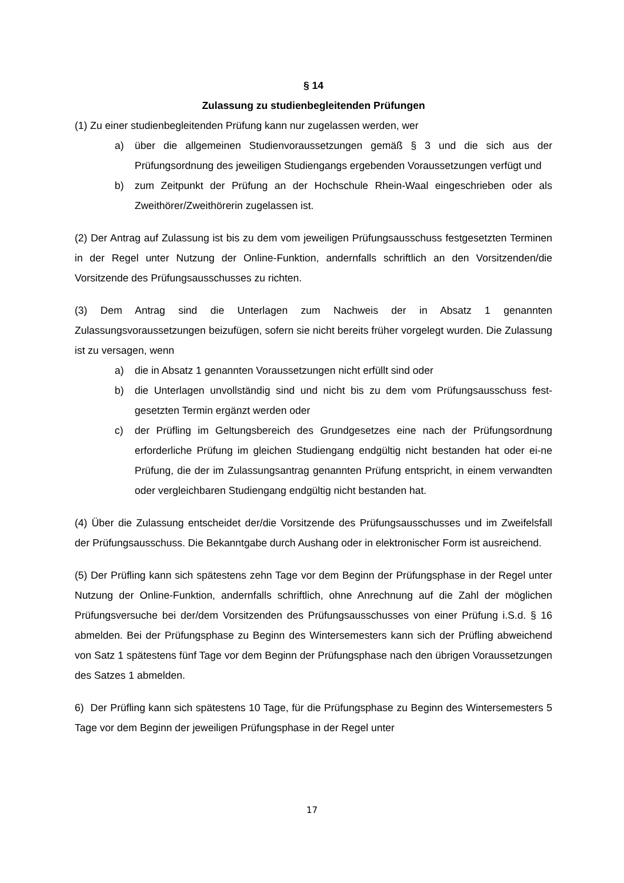§ 14
Zulassung zu studienbegleitenden Prüfungen
(1) Zu einer studienbegleitenden Prüfung kann nur zugelassen werden, wer
a) über die allgemeinen Studienvoraussetzungen gemäß § 3 und die sich aus der Prüfungsordnung des jeweiligen Studiengangs ergebenden Voraussetzungen verfügt und
b) zum Zeitpunkt der Prüfung an der Hochschule Rhein-Waal eingeschrieben oder als Zweithörer/Zweithörerin zugelassen ist.
(2) Der Antrag auf Zulassung ist bis zu dem vom jeweiligen Prüfungsausschuss festgesetzten Terminen in der Regel unter Nutzung der Online-Funktion, andernfalls schriftlich an den Vorsitzenden/die Vorsitzende des Prüfungsausschusses zu richten.
(3) Dem Antrag sind die Unterlagen zum Nachweis der in Absatz 1 genannten Zulassungsvoraussetzungen beizufügen, sofern sie nicht bereits früher vorgelegt wurden. Die Zulassung ist zu versagen, wenn
a) die in Absatz 1 genannten Voraussetzungen nicht erfüllt sind oder
b) die Unterlagen unvollständig sind und nicht bis zu dem vom Prüfungsausschuss fest-gesetzten Termin ergänzt werden oder
c) der Prüfling im Geltungsbereich des Grundgesetzes eine nach der Prüfungsordnung erforderliche Prüfung im gleichen Studiengang endgültig nicht bestanden hat oder ei-ne Prüfung, die der im Zulassungsantrag genannten Prüfung entspricht, in einem verwandten oder vergleichbaren Studiengang endgültig nicht bestanden hat.
(4) Über die Zulassung entscheidet der/die Vorsitzende des Prüfungsausschusses und im Zweifelsfall der Prüfungsausschuss. Die Bekanntgabe durch Aushang oder in elektronischer Form ist ausreichend.
(5) Der Prüfling kann sich spätestens zehn Tage vor dem Beginn der Prüfungsphase in der Regel unter Nutzung der Online-Funktion, andernfalls schriftlich, ohne Anrechnung auf die Zahl der möglichen Prüfungsversuche bei der/dem Vorsitzenden des Prüfungsausschusses von einer Prüfung i.S.d. § 16 abmelden. Bei der Prüfungsphase zu Beginn des Wintersemesters kann sich der Prüfling abweichend von Satz 1 spätestens fünf Tage vor dem Beginn der Prüfungsphase nach den übrigen Voraussetzungen des Satzes 1 abmelden.
6) Der Prüfling kann sich spätestens 10 Tage, für die Prüfungsphase zu Beginn des Wintersemesters 5 Tage vor dem Beginn der jeweiligen Prüfungsphase in der Regel unter
17